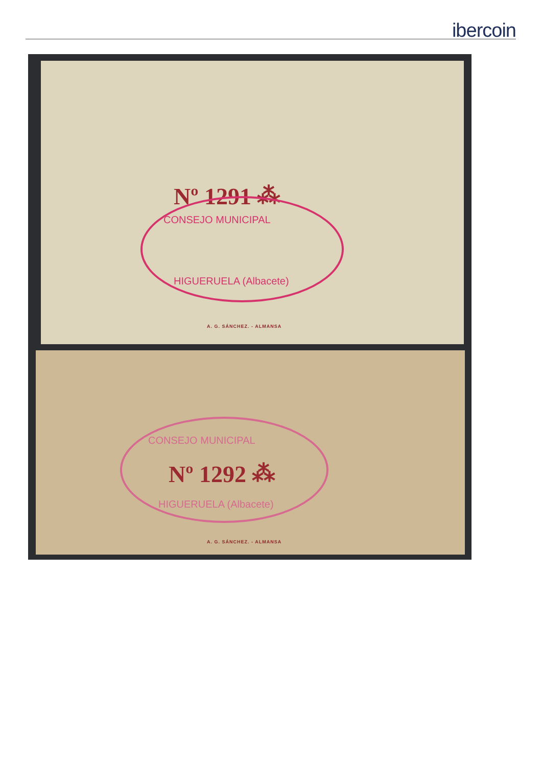ibercoin
Nº 1291 ⁂
CONSEJO MUNICIPAL
HIGUERUELA (Albacete)
A. G. SÁNCHEZ. - ALMANSA
CONSEJO MUNICIPAL
Nº 1292 ⁂
HIGUERUELA (Albacete)
A. G. SÁNCHEZ. - ALMANSA